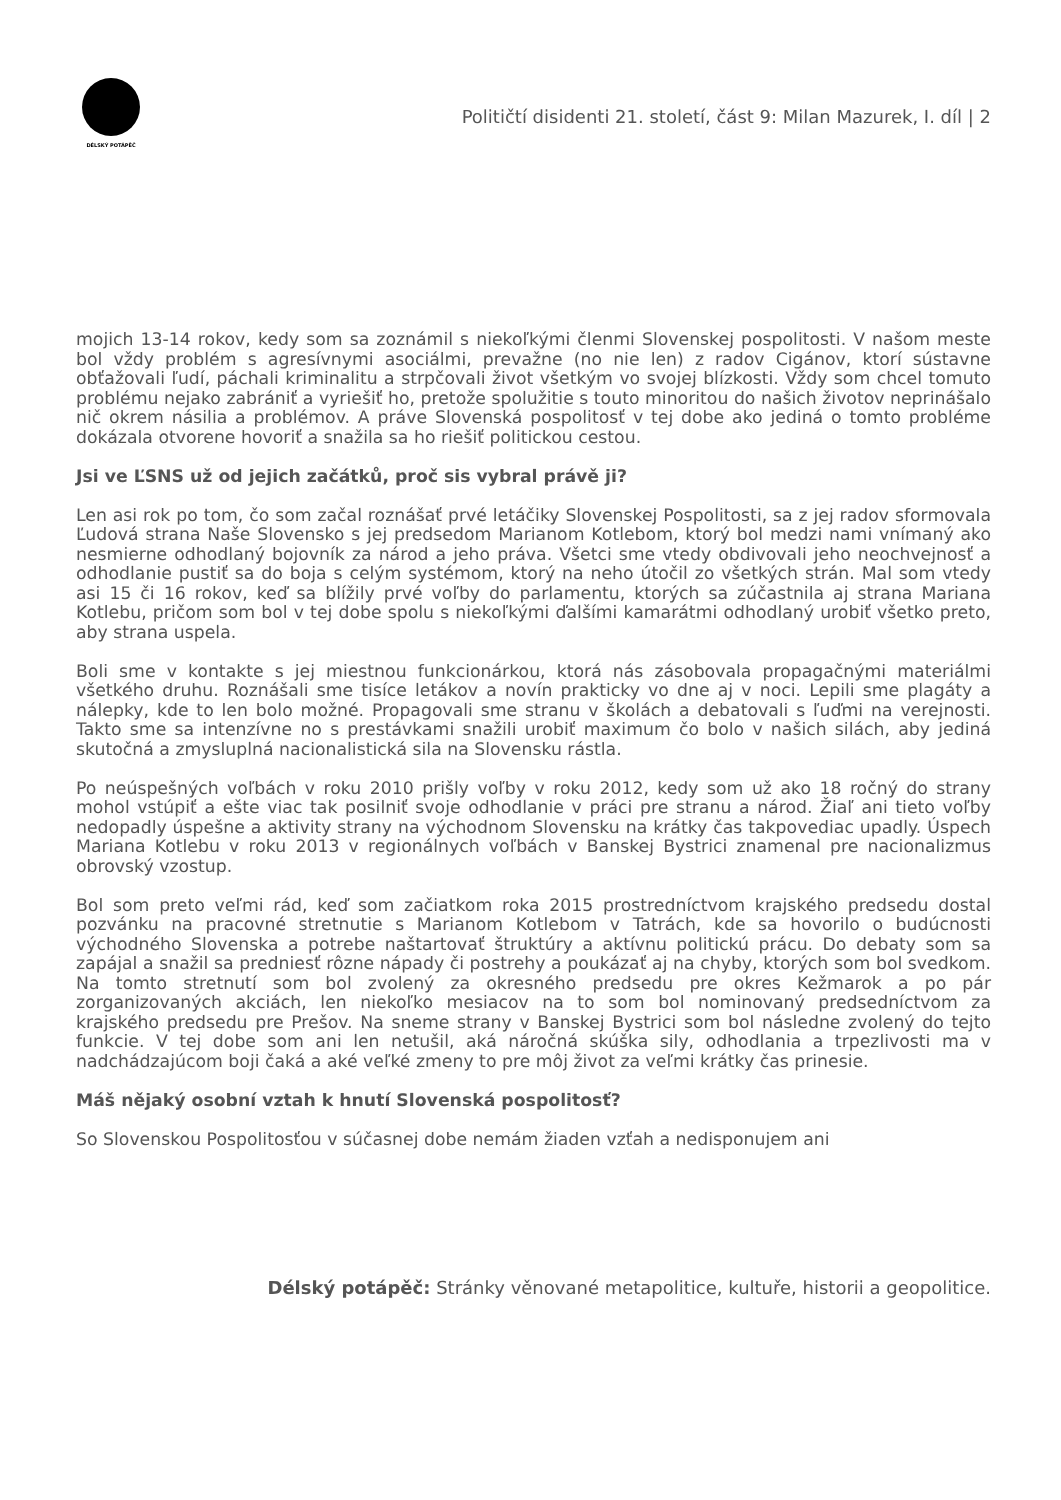DÉLSKÝ POTÁPĚČ
Političtí disidenti 21. století, část 9: Milan Mazurek, I. díl | 2
mojich 13-14 rokov, kedy som sa zoznámil s niekoľkými členmi Slovenskej pospolitosti. V našom meste bol vždy problém s agresívnymi asociálmi, prevažne (no nie len) z radov Cigánov, ktorí sústavne obťažovali ľudí, páchali kriminalitu a strpčovali život všetkým vo svojej blízkosti. Vždy som chcel tomuto problému nejako zabrániť a vyriešiť ho, pretože spolužitie s touto minoritou do našich životov neprinášalo nič okrem násilia a problémov. A práve Slovenská pospolitosť v tej dobe ako jediná o tomto probléme dokázala otvorene hovoriť a snažila sa ho riešiť politickou cestou.
Jsi ve ĽSNS už od jejich začátků, proč sis vybral právě ji?
Len asi rok po tom, čo som začal roznášať prvé letáčiky Slovenskej Pospolitosti, sa z jej radov sformovala Ľudová strana Naše Slovensko s jej predsedom Marianom Kotlebom, ktorý bol medzi nami vnímaný ako nesmierne odhodlaný bojovník za národ a jeho práva. Všetci sme vtedy obdivovali jeho neochvejnosť a odhodlanie pustiť sa do boja s celým systémom, ktorý na neho útočil zo všetkých strán. Mal som vtedy asi 15 či 16 rokov, keď sa blížily prvé voľby do parlamentu, ktorých sa zúčastnila aj strana Mariana Kotlebu, pričom som bol v tej dobe spolu s niekoľkými ďalšími kamarátmi odhodlaný urobiť všetko preto, aby strana uspela.
Boli sme v kontakte s jej miestnou funkcionárkou, ktorá nás zásobovala propagačnými materiálmi všetkého druhu. Roznášali sme tisíce letákov a novín prakticky vo dne aj v noci. Lepili sme plagáty a nálepky, kde to len bolo možné. Propagovali sme stranu v školách a debatovali s ľuďmi na verejnosti. Takto sme sa intenzívne no s prestávkami snažili urobiť maximum čo bolo v našich silách, aby jediná skutočná a zmysluplná nacionalistická sila na Slovensku rástla.
Po neúspešných voľbách v roku 2010 prišly voľby v roku 2012, kedy som už ako 18 ročný do strany mohol vstúpiť a ešte viac tak posilniť svoje odhodlanie v práci pre stranu a národ. Žiaľ ani tieto voľby nedopadly úspešne a aktivity strany na východnom Slovensku na krátky čas takpovediac upadly. Úspech Mariana Kotlebu v roku 2013 v regionálnych voľbách v Banskej Bystrici znamenal pre nacionalizmus obrovský vzostup.
Bol som preto veľmi rád, keď som začiatkom roka 2015 prostredníctvom krajského predsedu dostal pozvánku na pracovné stretnutie s Marianom Kotlebom v Tatrách, kde sa hovorilo o budúcnosti východného Slovenska a potrebe naštartovať štruktúry a aktívnu politickú prácu. Do debaty som sa zapájal a snažil sa predniesť rôzne nápady či postrehy a poukázať aj na chyby, ktorých som bol svedkom. Na tomto stretnutí som bol zvolený za okresného predsedu pre okres Kežmarok a po pár zorganizovaných akciách, len niekoľko mesiacov na to som bol nominovaný predsedníctvom za krajského predsedu pre Prešov. Na sneme strany v Banskej Bystrici som bol následne zvolený do tejto funkcie. V tej dobe som ani len netušil, aká náročná skúška sily, odhodlania a trpezlivosti ma v nadchádzajúcom boji čaká a aké veľké zmeny to pre môj život za veľmi krátky čas prinesie.
Máš nějaký osobní vztah k hnutí Slovenská pospolitosť?
So Slovenskou Pospolitosťou v súčasnej dobe nemám žiaden vzťah a nedisponujem ani
Délský potápěč: Stránky věnované metapolitice, kultuře, historii a geopolitice.